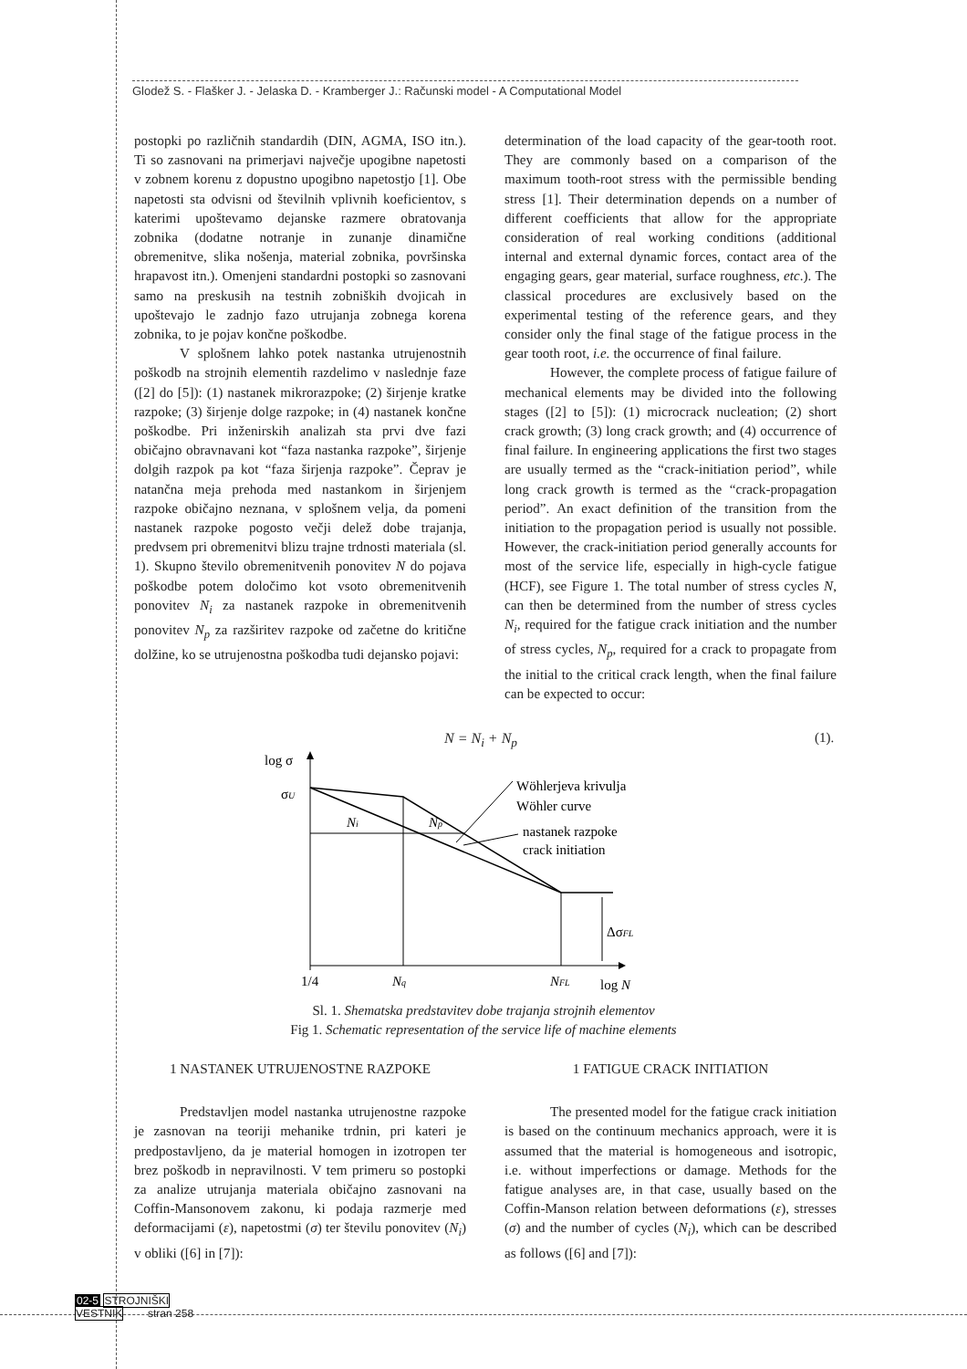Glodež S. - Flašker J. - Jelaska D. - Kramberger J.: Računski model - A Computational Model
postopki po različnih standardih (DIN, AGMA, ISO itn.). Ti so zasnovani na primerjavi največje upogibne napetosti v zobnem korenu z dopustno upogibno napetostjo [1]. Obe napetosti sta odvisni od številnih vplivnih koeficientov, s katerimi upoštevamo dejanske razmere obratovanja zobnika (dodatne notranje in zunanje dinamične obremenitve, slika nošenja, material zobnika, površinska hrapavost itn.). Omenjeni standardni postopki so zasnovani samo na preskusih na testnih zobniških dvojicah in upoštevajo le zadnjo fazo utrujanja zobnega korena zobnika, to je pojav končne poškodbe.
V splošnem lahko potek nastanka utrujenostnih poškodb na strojnih elementih razdelimo v naslednje faze ([2] do [5]): (1) nastanek mikrorazpoke; (2) širjenje kratke razpoke; (3) širjenje dolge razpoke; in (4) nastanek končne poškodbe. Pri inženirskih analizah sta prvi dve fazi običajno obravnavani kot “faza nastanka razpoke”, širjenje dolgih razpok pa kot “faza širjenja razpoke”. Čeprav je natančna meja prehoda med nastankom in širjenjem razpoke običajno neznana, v splošnem velja, da pomeni nastanek razpoke pogosto večji delež dobe trajanja, predvsem pri obremenitvi blizu trajne trdnosti materiala (sl. 1). Skupno število obremenitvenih ponovitev N do pojava poškodbe potem določimo kot vsoto obremenitvenih ponovitev N<sub>i</sub> za nastanek razpoke in obremenitvenih ponovitev N<sub>p</sub> za razširitev razpoke od začetne do kritične dolžine, ko se utrujenostna poškodba tudi dejansko pojavi:
determination of the load capacity of the gear-tooth root. They are commonly based on a comparison of the maximum tooth-root stress with the permissible bending stress [1]. Their determination depends on a number of different coefficients that allow for the appropriate consideration of real working conditions (additional internal and external dynamic forces, contact area of the engaging gears, gear material, surface roughness, etc.). The classical procedures are exclusively based on the experimental testing of the reference gears, and they consider only the final stage of the fatigue process in the gear tooth root, i.e. the occurrence of final failure.
However, the complete process of fatigue failure of mechanical elements may be divided into the following stages ([2] to [5]): (1) microcrack nucleation; (2) short crack growth; (3) long crack growth; and (4) occurrence of final failure. In engineering applications the first two stages are usually termed as the “crack-initiation period”, while long crack growth is termed as the “crack-propagation period”. An exact definition of the transition from the initiation to the propagation period is usually not possible. However, the crack-initiation period generally accounts for most of the service life, especially in high-cycle fatigue (HCF), see Figure 1. The total number of stress cycles N, can then be determined from the number of stress cycles N<sub>i</sub>, required for the fatigue crack initiation and the number of stress cycles, N<sub>p</sub>, required for a crack to propagate from the initial to the critical crack length, when the final failure can be expected to occur:
N = N<sub>i</sub> + N<sub>p</sub> (1).
log σ
σU
Ni
Np
Wöhlerjeva krivulja
Wöhler curve
nastanek razpoke
crack initiation
ΔσFL
1/4
Nq
NFL
log N
Sl. 1. Shematska predstavitev dobe trajanja strojnih elementov
Fig 1. Schematic representation of the service life of machine elements
1 NASTANEK UTRUJENOSTNE RAZPOKE
Predstavljen model nastanka utrujenostne razpoke je zasnovan na teoriji mehanike trdnin, pri kateri je predpostavljeno, da je material homogen in izotropen ter brez poškodb in nepravilnosti. V tem primeru so postopki za analize utrujanja materiala običajno zasnovani na Coffin-Mansonovem zakonu, ki podaja razmerje med deformacijami (ε), napetostmi (σ) ter številu ponovitev (N<sub>i</sub>) v obliki ([6] in [7]):
1 FATIGUE CRACK INITIATION
The presented model for the fatigue crack initiation is based on the continuum mechanics approach, were it is assumed that the material is homogeneous and isotropic, i.e. without imperfections or damage. Methods for the fatigue analyses are, in that case, usually based on the Coffin-Manson relation between deformations (ε), stresses (σ) and the number of cycles (N<sub>i</sub>), which can be described as follows ([6] and [7]):
02-5 STROJNIŠKI
VESTNIK stran 258